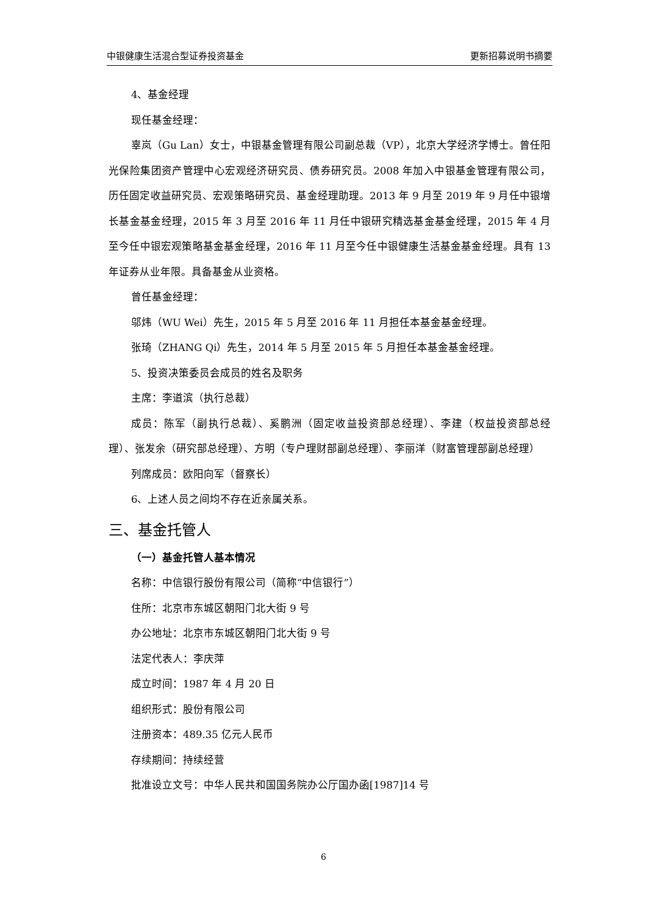中银健康生活混合型证券投资基金 更新招募说明书摘要
4、基金经理
现任基金经理：
辜岚（Gu Lan）女士，中银基金管理有限公司副总裁（VP），北京大学经济学博士。曾任阳光保险集团资产管理中心宏观经济研究员、债券研究员。2008 年加入中银基金管理有限公司，历任固定收益研究员、宏观策略研究员、基金经理助理。2013 年 9 月至 2019 年 9 月任中银增长基金基金经理，2015 年 3 月至 2016 年 11 月任中银研究精选基金基金经理，2015 年 4 月至今任中银宏观策略基金基金经理，2016 年 11 月至今任中银健康生活基金基金经理。具有 13 年证券从业年限。具备基金从业资格。
曾任基金经理：
邬炜（WU Wei）先生，2015 年 5 月至 2016 年 11 月担任本基金基金经理。
张琦（ZHANG Qi）先生，2014 年 5 月至 2015 年 5 月担任本基金基金经理。
5、投资决策委员会成员的姓名及职务
主席：李道滨（执行总裁）
成员：陈军（副执行总裁）、奚鹏洲（固定收益投资部总经理）、李建（权益投资部总经理）、张发余（研究部总经理）、方明（专户理财部副总经理）、李丽洋（财富管理部副总经理）
列席成员：欧阳向军（督察长）
6、上述人员之间均不存在近亲属关系。
三、基金托管人
（一）基金托管人基本情况
名称：中信银行股份有限公司（简称“中信银行”）
住所：北京市东城区朝阳门北大街 9 号
办公地址：北京市东城区朝阳门北大街 9 号
法定代表人：李庆萍
成立时间：1987 年 4 月 20 日
组织形式：股份有限公司
注册资本：489.35 亿元人民币
存续期间：持续经营
批准设立文号：中华人民共和国国务院办公厅国办函[1987]14 号
6